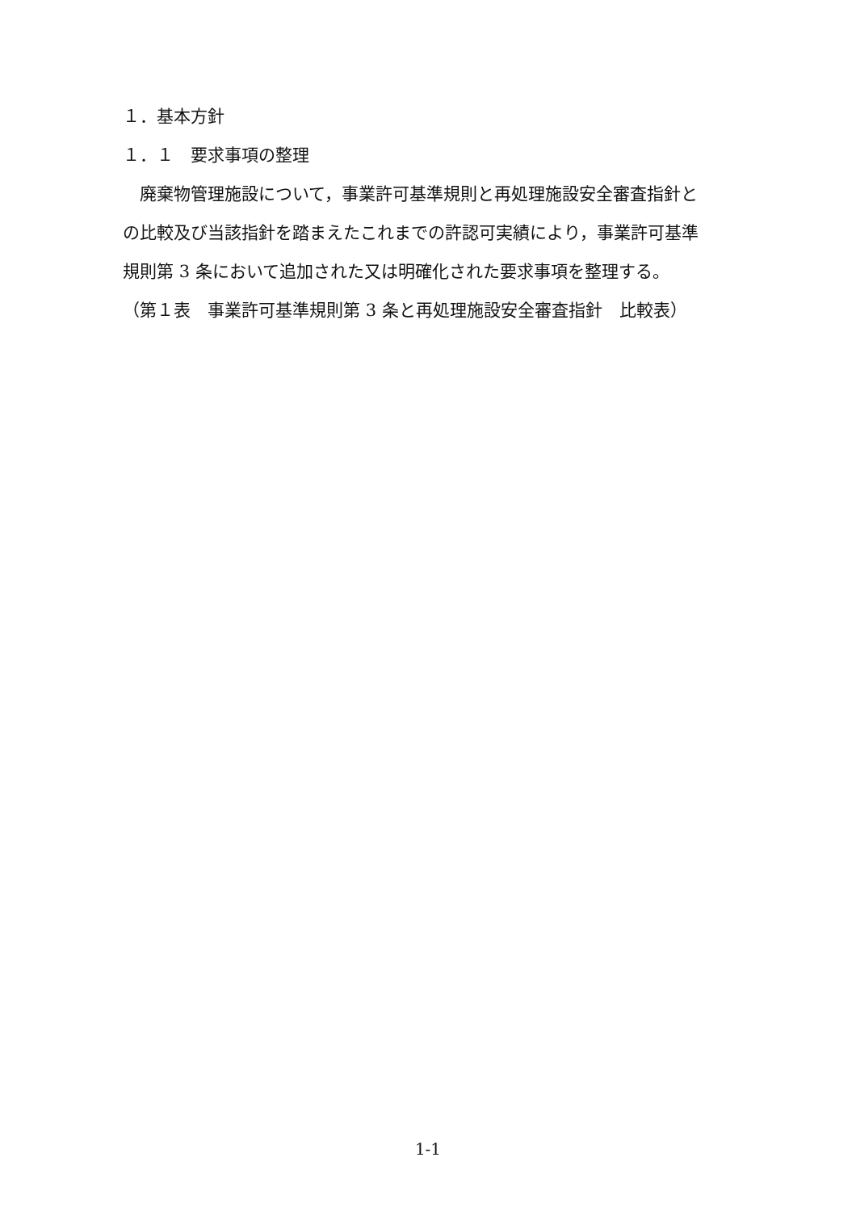１．基本方針
１．１　要求事項の整理
　廃棄物管理施設について，事業許可基準規則と再処理施設安全審査指針と
の比較及び当該指針を踏まえたこれまでの許認可実績により，事業許可基準
規則第 3 条において追加された又は明確化された要求事項を整理する。
（第１表　事業許可基準規則第 3 条と再処理施設安全審査指針　比較表）
1-1